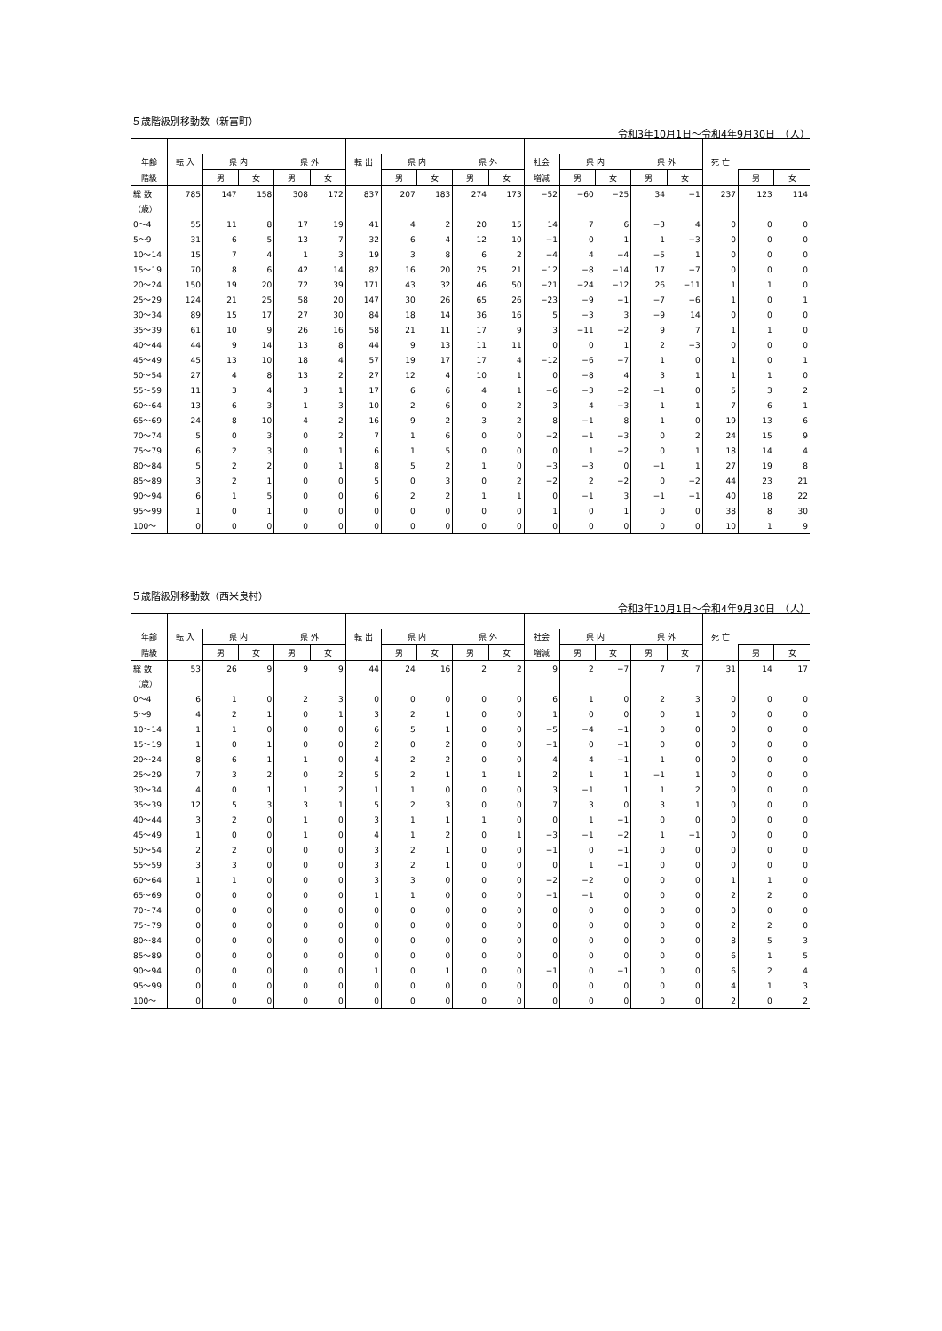５歳階級別移動数（新富町）
令和3年10月1日～令和4年9月30日　（人）
| 年齢 | 転 入 | 県 内 | | 県 外 | | 転 出 | 県 内 | | 県 外 | | 社会 | 県 内 | | 県 外 | | 死 亡 | | |
| --- | --- | --- | --- | --- | --- | --- | --- | --- | --- | --- | --- | --- | --- | --- | --- | --- | --- | --- |
| 階級 | | 男 | 女 | 男 | 女 | | 男 | 女 | 男 | 女 | 増減 | 男 | 女 | 男 | 女 | | 男 | 女 |
| 総 数 | 785 | 147 | 158 | 308 | 172 | 837 | 207 | 183 | 274 | 173 | −52 | −60 | −25 | 34 | −1 | 237 | 123 | 114 |
| （歳） | | | | | | | | | | | | | | | | | | |
| 0～4 | 55 | 11 | 8 | 17 | 19 | 41 | 4 | 2 | 20 | 15 | 14 | 7 | 6 | −3 | 4 | 0 | 0 | 0 |
| 5～9 | 31 | 6 | 5 | 13 | 7 | 32 | 6 | 4 | 12 | 10 | −1 | 0 | 1 | 1 | −3 | 0 | 0 | 0 |
| 10～14 | 15 | 7 | 4 | 1 | 3 | 19 | 3 | 8 | 6 | 2 | −4 | 4 | −4 | −5 | 1 | 0 | 0 | 0 |
| 15～19 | 70 | 8 | 6 | 42 | 14 | 82 | 16 | 20 | 25 | 21 | −12 | −8 | −14 | 17 | −7 | 0 | 0 | 0 |
| 20～24 | 150 | 19 | 20 | 72 | 39 | 171 | 43 | 32 | 46 | 50 | −21 | −24 | −12 | 26 | −11 | 1 | 1 | 0 |
| 25～29 | 124 | 21 | 25 | 58 | 20 | 147 | 30 | 26 | 65 | 26 | −23 | −9 | −1 | −7 | −6 | 1 | 0 | 1 |
| 30～34 | 89 | 15 | 17 | 27 | 30 | 84 | 18 | 14 | 36 | 16 | 5 | −3 | 3 | −9 | 14 | 0 | 0 | 0 |
| 35～39 | 61 | 10 | 9 | 26 | 16 | 58 | 21 | 11 | 17 | 9 | 3 | −11 | −2 | 9 | 7 | 1 | 1 | 0 |
| 40～44 | 44 | 9 | 14 | 13 | 8 | 44 | 9 | 13 | 11 | 11 | 0 | 0 | 1 | 2 | −3 | 0 | 0 | 0 |
| 45～49 | 45 | 13 | 10 | 18 | 4 | 57 | 19 | 17 | 17 | 4 | −12 | −6 | −7 | 1 | 0 | 1 | 0 | 1 |
| 50～54 | 27 | 4 | 8 | 13 | 2 | 27 | 12 | 4 | 10 | 1 | 0 | −8 | 4 | 3 | 1 | 1 | 1 | 0 |
| 55～59 | 11 | 3 | 4 | 3 | 1 | 17 | 6 | 6 | 4 | 1 | −6 | −3 | −2 | −1 | 0 | 5 | 3 | 2 |
| 60～64 | 13 | 6 | 3 | 1 | 3 | 10 | 2 | 6 | 0 | 2 | 3 | 4 | −3 | 1 | 1 | 7 | 6 | 1 |
| 65～69 | 24 | 8 | 10 | 4 | 2 | 16 | 9 | 2 | 3 | 2 | 8 | −1 | 8 | 1 | 0 | 19 | 13 | 6 |
| 70～74 | 5 | 0 | 3 | 0 | 2 | 7 | 1 | 6 | 0 | 0 | −2 | −1 | −3 | 0 | 2 | 24 | 15 | 9 |
| 75～79 | 6 | 2 | 3 | 0 | 1 | 6 | 1 | 5 | 0 | 0 | 0 | 1 | −2 | 0 | 1 | 18 | 14 | 4 |
| 80～84 | 5 | 2 | 2 | 0 | 1 | 8 | 5 | 2 | 1 | 0 | −3 | −3 | 0 | −1 | 1 | 27 | 19 | 8 |
| 85～89 | 3 | 2 | 1 | 0 | 0 | 5 | 0 | 3 | 0 | 2 | −2 | 2 | −2 | 0 | −2 | 44 | 23 | 21 |
| 90～94 | 6 | 1 | 5 | 0 | 0 | 6 | 2 | 2 | 1 | 1 | 0 | −1 | 3 | −1 | −1 | 40 | 18 | 22 |
| 95～99 | 1 | 0 | 1 | 0 | 0 | 0 | 0 | 0 | 0 | 0 | 1 | 0 | 1 | 0 | 0 | 38 | 8 | 30 |
| 100～ | 0 | 0 | 0 | 0 | 0 | 0 | 0 | 0 | 0 | 0 | 0 | 0 | 0 | 0 | 0 | 10 | 1 | 9 |
５歳階級別移動数（西米良村）
令和3年10月1日～令和4年9月30日　（人）
| 年齢 | 転 入 | 県 内 | | 県 外 | | 転 出 | 県 内 | | 県 外 | | 社会 | 県 内 | | 県 外 | | 死 亡 | | |
| --- | --- | --- | --- | --- | --- | --- | --- | --- | --- | --- | --- | --- | --- | --- | --- | --- | --- | --- |
| 階級 | | 男 | 女 | 男 | 女 | | 男 | 女 | 男 | 女 | 増減 | 男 | 女 | 男 | 女 | | 男 | 女 |
| 総 数 | 53 | 26 | 9 | 9 | 9 | 44 | 24 | 16 | 2 | 2 | 9 | 2 | −7 | 7 | 7 | 31 | 14 | 17 |
| （歳） | | | | | | | | | | | | | | | | | | |
| 0～4 | 6 | 1 | 0 | 2 | 3 | 0 | 0 | 0 | 0 | 0 | 6 | 1 | 0 | 2 | 3 | 0 | 0 | 0 |
| 5～9 | 4 | 2 | 1 | 0 | 1 | 3 | 2 | 1 | 0 | 0 | 1 | 0 | 0 | 0 | 1 | 0 | 0 | 0 |
| 10～14 | 1 | 1 | 0 | 0 | 0 | 6 | 5 | 1 | 0 | 0 | −5 | −4 | −1 | 0 | 0 | 0 | 0 | 0 |
| 15～19 | 1 | 0 | 1 | 0 | 0 | 2 | 0 | 2 | 0 | 0 | −1 | 0 | −1 | 0 | 0 | 0 | 0 | 0 |
| 20～24 | 8 | 6 | 1 | 1 | 0 | 4 | 2 | 2 | 0 | 0 | 4 | 4 | −1 | 1 | 0 | 0 | 0 | 0 |
| 25～29 | 7 | 3 | 2 | 0 | 2 | 5 | 2 | 1 | 1 | 1 | 2 | 1 | 1 | −1 | 1 | 0 | 0 | 0 |
| 30～34 | 4 | 0 | 1 | 1 | 2 | 1 | 1 | 0 | 0 | 0 | 3 | −1 | 1 | 1 | 2 | 0 | 0 | 0 |
| 35～39 | 12 | 5 | 3 | 3 | 1 | 5 | 2 | 3 | 0 | 0 | 7 | 3 | 0 | 3 | 1 | 0 | 0 | 0 |
| 40～44 | 3 | 2 | 0 | 1 | 0 | 3 | 1 | 1 | 1 | 0 | 0 | 1 | −1 | 0 | 0 | 0 | 0 | 0 |
| 45～49 | 1 | 0 | 0 | 1 | 0 | 4 | 1 | 2 | 0 | 1 | −3 | −1 | −2 | 1 | −1 | 0 | 0 | 0 |
| 50～54 | 2 | 2 | 0 | 0 | 0 | 3 | 2 | 1 | 0 | 0 | −1 | 0 | −1 | 0 | 0 | 0 | 0 | 0 |
| 55～59 | 3 | 3 | 0 | 0 | 0 | 3 | 2 | 1 | 0 | 0 | 0 | 1 | −1 | 0 | 0 | 0 | 0 | 0 |
| 60～64 | 1 | 1 | 0 | 0 | 0 | 3 | 3 | 0 | 0 | 0 | −2 | −2 | 0 | 0 | 0 | 1 | 1 | 0 |
| 65～69 | 0 | 0 | 0 | 0 | 0 | 1 | 1 | 0 | 0 | 0 | −1 | −1 | 0 | 0 | 0 | 2 | 2 | 0 |
| 70～74 | 0 | 0 | 0 | 0 | 0 | 0 | 0 | 0 | 0 | 0 | 0 | 0 | 0 | 0 | 0 | 0 | 0 | 0 |
| 75～79 | 0 | 0 | 0 | 0 | 0 | 0 | 0 | 0 | 0 | 0 | 0 | 0 | 0 | 0 | 0 | 2 | 2 | 0 |
| 80～84 | 0 | 0 | 0 | 0 | 0 | 0 | 0 | 0 | 0 | 0 | 0 | 0 | 0 | 0 | 0 | 8 | 5 | 3 |
| 85～89 | 0 | 0 | 0 | 0 | 0 | 0 | 0 | 0 | 0 | 0 | 0 | 0 | 0 | 0 | 0 | 6 | 1 | 5 |
| 90～94 | 0 | 0 | 0 | 0 | 0 | 1 | 0 | 1 | 0 | 0 | −1 | 0 | −1 | 0 | 0 | 6 | 2 | 4 |
| 95～99 | 0 | 0 | 0 | 0 | 0 | 0 | 0 | 0 | 0 | 0 | 0 | 0 | 0 | 0 | 0 | 4 | 1 | 3 |
| 100～ | 0 | 0 | 0 | 0 | 0 | 0 | 0 | 0 | 0 | 0 | 0 | 0 | 0 | 0 | 0 | 2 | 0 | 2 |